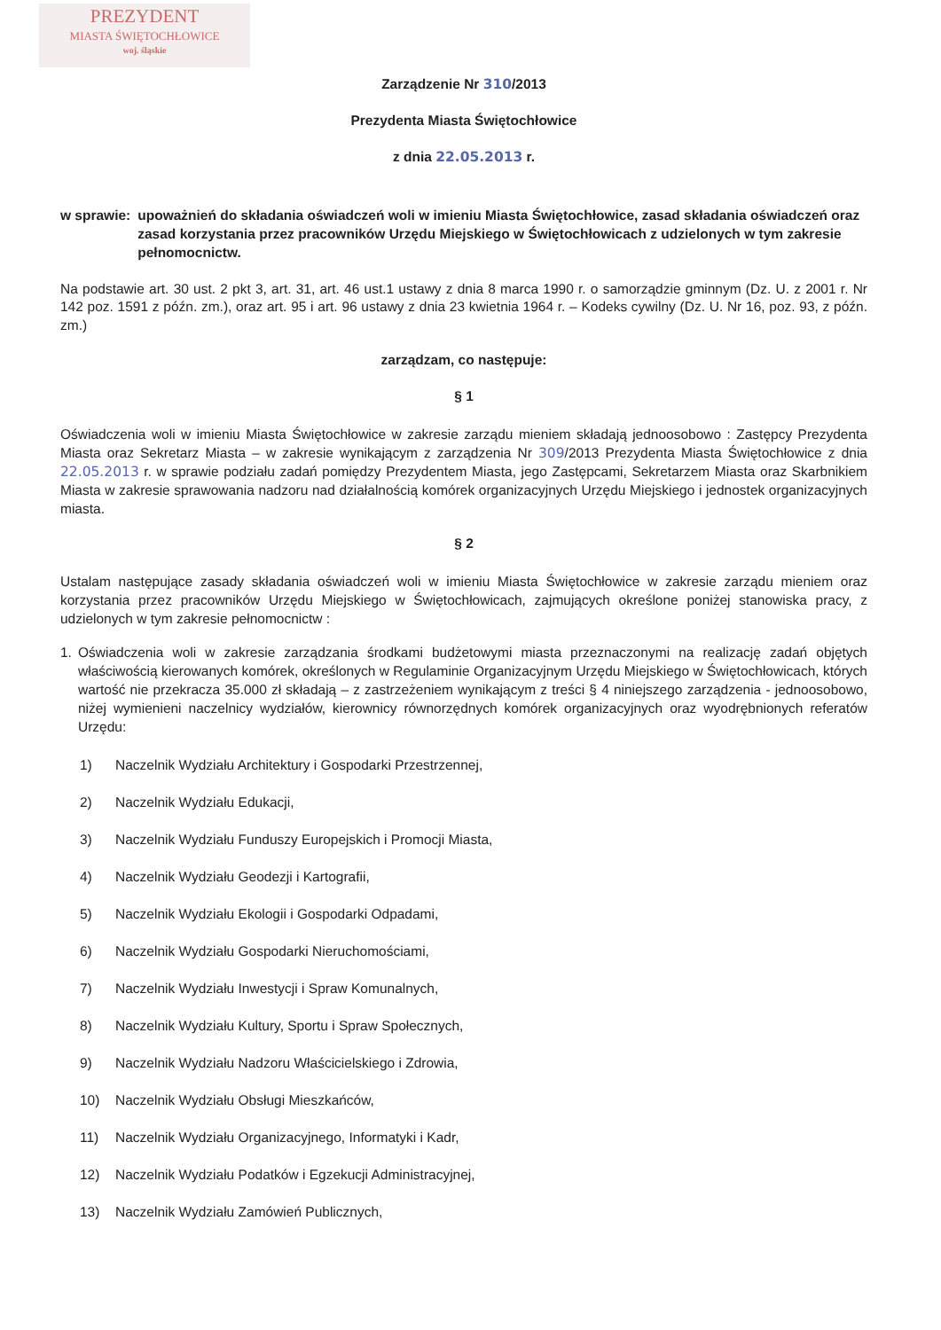PREZYDENT
MIASTA ŚWIĘTOCHŁOWICE
woj. śląskie
Zarządzenie Nr 310/2013
Prezydenta Miasta Świętochłowice
z dnia 22.05.2013 r.
w sprawie: upoważnień do składania oświadczeń woli w imieniu Miasta Świętochłowice, zasad składania oświadczeń oraz zasad korzystania przez pracowników Urzędu Miejskiego w Świętochłowicach z udzielonych w tym zakresie pełnomocnictw.
Na podstawie art. 30 ust. 2 pkt 3, art. 31, art. 46 ust.1 ustawy z dnia 8 marca 1990 r. o samorządzie gminnym (Dz. U. z 2001 r. Nr 142 poz. 1591 z późn. zm.), oraz art. 95 i art. 96 ustawy z dnia 23 kwietnia 1964 r. – Kodeks cywilny (Dz. U. Nr 16, poz. 93, z późn. zm.)
zarządzam, co następuje:
§ 1
Oświadczenia woli w imieniu Miasta Świętochłowice w zakresie zarządu mieniem składają jednoosobowo : Zastępcy Prezydenta Miasta oraz Sekretarz Miasta – w zakresie wynikającym z zarządzenia Nr 309/2013 Prezydenta Miasta Świętochłowice z dnia 22.05.2013 r. w sprawie podziału zadań pomiędzy Prezydentem Miasta, jego Zastępcami, Sekretarzem Miasta oraz Skarbnikiem Miasta w zakresie sprawowania nadzoru nad działalnością komórek organizacyjnych Urzędu Miejskiego i jednostek organizacyjnych miasta.
§ 2
Ustalam następujące zasady składania oświadczeń woli w imieniu Miasta Świętochłowice w zakresie zarządu mieniem oraz korzystania przez pracowników Urzędu Miejskiego w Świętochłowicach, zajmujących określone poniżej stanowiska pracy, z udzielonych w tym zakresie pełnomocnictw :
1. Oświadczenia woli w zakresie zarządzania środkami budżetowymi miasta przeznaczonymi na realizację zadań objętych właściwością kierowanych komórek, określonych w Regulaminie Organizacyjnym Urzędu Miejskiego w Świętochłowicach, których wartość nie przekracza 35.000 zł składają – z zastrzeżeniem wynikającym z treści § 4 niniejszego zarządzenia - jednoosobowo, niżej wymienieni naczelnicy wydziałów, kierownicy równorzędnych komórek organizacyjnych oraz wyodrębnionych referatów Urzędu:
1) Naczelnik Wydziału Architektury i Gospodarki Przestrzennej,
2) Naczelnik Wydziału Edukacji,
3) Naczelnik Wydziału Funduszy Europejskich i Promocji Miasta,
4) Naczelnik Wydziału Geodezji i Kartografii,
5) Naczelnik Wydziału Ekologii i Gospodarki Odpadami,
6) Naczelnik Wydziału Gospodarki Nieruchomościami,
7) Naczelnik Wydziału Inwestycji i Spraw Komunalnych,
8) Naczelnik Wydziału Kultury, Sportu i Spraw Społecznych,
9) Naczelnik Wydziału Nadzoru Właścicielskiego i Zdrowia,
10) Naczelnik Wydziału Obsługi Mieszkańców,
11) Naczelnik Wydziału Organizacyjnego, Informatyki i Kadr,
12) Naczelnik Wydziału Podatków i Egzekucji Administracyjnej,
13) Naczelnik Wydziału Zamówień Publicznych,